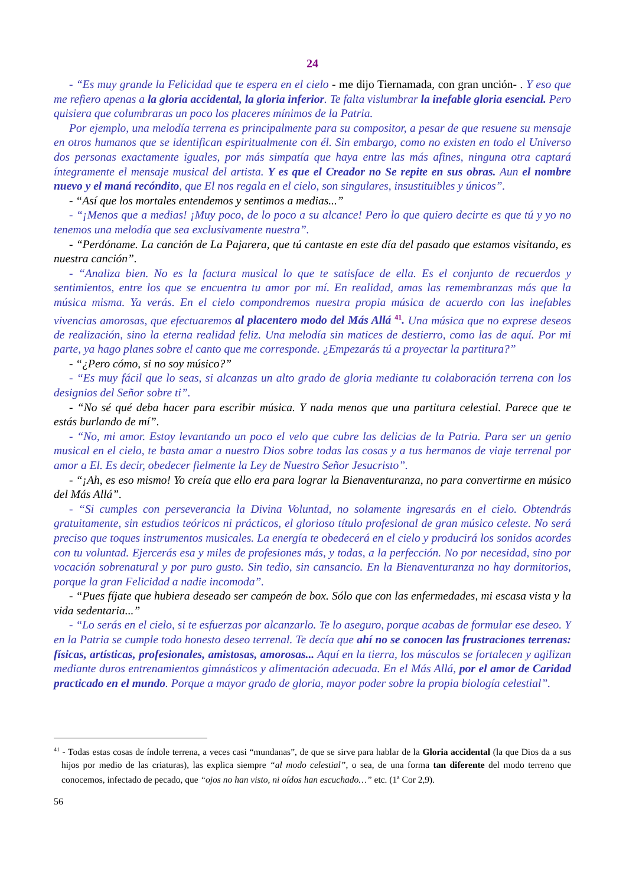24
- “Es muy grande la Felicidad que te espera en el cielo - me dijo Tiernamada, con gran unción- . Y eso que me refiero apenas a la gloria accidental, la gloria inferior. Te falta vislumbrar la inefable gloria esencial. Pero quisiera que columbraras un poco los placeres mínimos de la Patria.
Por ejemplo, una melodía terrena es principalmente para su compositor, a pesar de que resuene su mensaje en otros humanos que se identifican espiritualmente con él. Sin embargo, como no existen en todo el Universo dos personas exactamente iguales, por más simpatía que haya entre las más afines, ninguna otra captará íntegramente el mensaje musical del artista. Y es que el Creador no Se repite en sus obras. Aun el nombre nuevo y el maná recóndito, que El nos regala en el cielo, son singulares, insustituibles y únicos”.
- “Así que los mortales entendemos y sentimos a medias...”
- “¡Menos que a medias! ¡Muy poco, de lo poco a su alcance! Pero lo que quiero decirte es que tú y yo no tenemos una melodía que sea exclusivamente nuestra”.
- “Perdóname. La canción de La Pajarera, que tú cantaste en este día del pasado que estamos visitando, es nuestra canción”.
- “Analiza bien. No es la factura musical lo que te satisface de ella. Es el conjunto de recuerdos y sentimientos, entre los que se encuentra tu amor por mí. En realidad, amas las remembranzas más que la música misma. Ya verás. En el cielo compondremos nuestra propia música de acuerdo con las inefables vivencias amorosas, que efectuaremos al placentero modo del Más Allá <sup>41</sup>. Una música que no exprese deseos de realización, sino la eterna realidad feliz. Una melodía sin matices de destierro, como las de aquí. Por mi parte, ya hago planes sobre el canto que me corresponde. ¿Empezarás tú a proyectar la partitura?”
- “¿Pero cómo, si no soy músico?”
- “Es muy fácil que lo seas, si alcanzas un alto grado de gloria mediante tu colaboración terrena con los designios del Señor sobre ti”.
- “No sé qué deba hacer para escribir música. Y nada menos que una partitura celestial. Parece que te estás burlando de mí”.
- “No, mi amor. Estoy levantando un poco el velo que cubre las delicias de la Patria. Para ser un genio musical en el cielo, te basta amar a nuestro Dios sobre todas las cosas y a tus hermanos de viaje terrenal por amor a El. Es decir, obedecer fielmente la Ley de Nuestro Señor Jesucristo”.
- “¡Ah, es eso mismo! Yo creía que ello era para lograr la Bienaventuranza, no para convertirme en músico del Más Allá”.
- “Si cumples con perseverancia la Divina Voluntad, no solamente ingresarás en el cielo. Obtendrás gratuitamente, sin estudios teóricos ni prácticos, el glorioso título profesional de gran músico celeste. No será preciso que toques instrumentos musicales. La energía te obedecerá en el cielo y producirá los sonidos acordes con tu voluntad. Ejercerás esa y miles de profesiones más, y todas, a la perfección. No por necesidad, sino por vocación sobrenatural y por puro gusto. Sin tedio, sin cansancio. En la Bienaventuranza no hay dormitorios, porque la gran Felicidad a nadie incomoda”.
- “Pues fíjate que hubiera deseado ser campeón de box. Sólo que con las enfermedades, mi escasa vista y la vida sedentaria...”
- “Lo serás en el cielo, si te esfuerzas por alcanzarlo. Te lo aseguro, porque acabas de formular ese deseo. Y en la Patria se cumple todo honesto deseo terrenal. Te decía que ahí no se conocen las frustraciones terrenas: físicas, artísticas, profesionales, amistosas, amorosas... Aquí en la tierra, los músculos se fortalecen y agilizan mediante duros entrenamientos gimnásticos y alimentación adecuada. En el Más Allá, por el amor de Caridad practicado en el mundo. Porque a mayor grado de gloria, mayor poder sobre la propia biología celestial”.
<sup>41</sup> - Todas estas cosas de índole terrena, a veces casi “mundanas”, de que se sirve para hablar de la Gloria accidental (la que Dios da a sus hijos por medio de las criaturas), las explica siempre “al modo celestial”, o sea, de una forma tan diferente del modo terreno que conocemos, infectado de pecado, que “ojos no han visto, ni oídos han escuchado…” etc. (1<sup>a</sup> Cor 2,9).
56